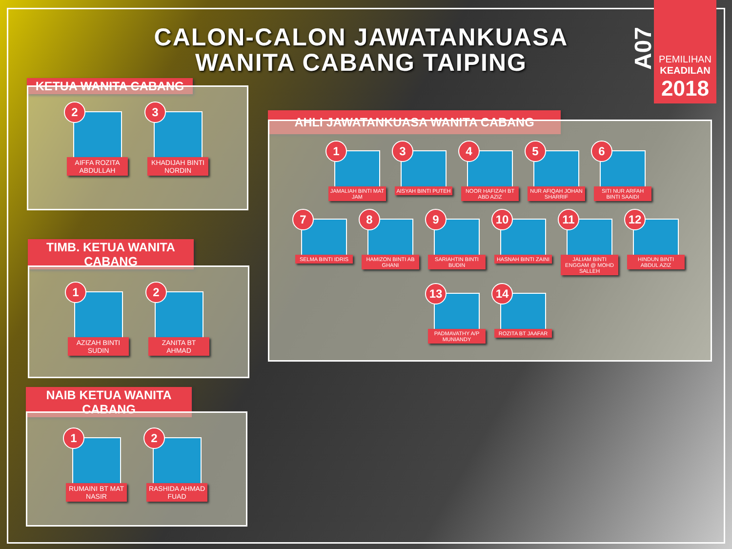CALON-CALON JAWATANKUASA WANITA CABANG TAIPING
A07
PEMILIHAN
KEADILAN
2018
KETUA WANITA CABANG
2
AIFFA ROZITA ABDULLAH
3
KHADIJAH BINTI NORDIN
TIMB. KETUA WANITA CABANG
1
AZIZAH BINTI SUDIN
2
ZANITA BT AHMAD
NAIB KETUA WANITA CABANG
1
RUMAINI BT MAT NASIR
2
RASHIDA AHMAD FUAD
AHLI JAWATANKUASA WANITA CABANG
1
JAMALIAH BINTI MAT JAM
3
AISYAH BINTI PUTEH
4
NOOR HAFIZAH BT ABD AZIZ
5
NUR AFIQAH JOHAN SHARRIF
6
SITI NUR ARFAH BINTI SAAIDI
7
SELMA BINTI IDRIS
8
HAMIZON BINTI AB GHANI
9
SARIAHTIN BINTI BUDIN
10
HASNAH BINTI ZAINI
11
JALIAM BINTI ENGGAM @ MOHD SALLEH
12
HINDUN BINTI ABDUL AZIZ
13
PADMAVATHY A/P MUNIANDY
14
ROZITA BT JAAFAR